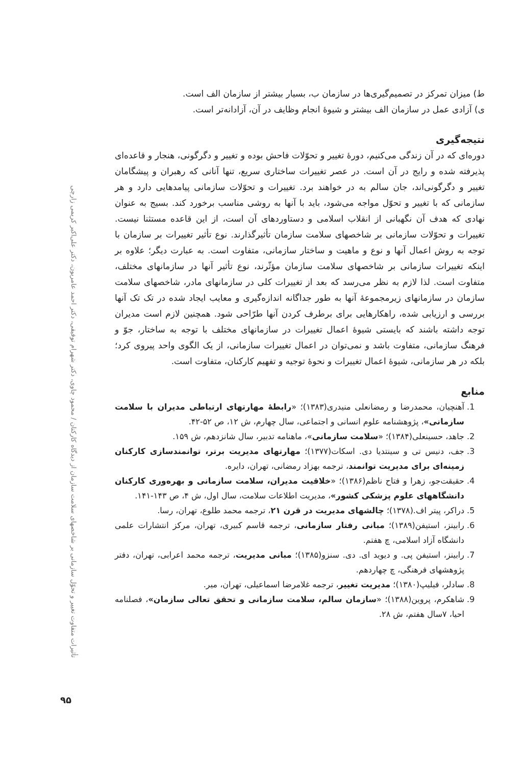تأثیرات متفاوت تغییر و تحوّل سازمانی بر شاخصهای سلامت سازمان از دیدگاه کارکنان / محمود چاوی، دکتر شهرام توفیقی، دکتر احمد عامریون، دکتر علی‌اکبر کریمی زارچی
ط) میزان تمرکز در تصمیم‌گیری‌ها در سازمان ب، بسیار بیشتر از سازمان الف است.
ی) آزادی عمل در سازمان الف بیشتر و شیوهٔ انجام وظایف در آن، آزادانه‌تر است.
نتیجه‌گیری
دوره‌ای که در آن زندگی می‌کنیم، دورهٔ تغییر و تحوّلات فاحش بوده و تغییر و دگرگونی، هنجار و قاعده‌ای پذیرفته شده و رایج در آن است. در عصر تغییرات ساختاری سریع، تنها آنانی که رهبران و پیشگامان تغییر و دگرگونی‌اند، جان سالم به در خواهند برد. تغییرات و تحوّلات سازمانی پیامدهایی دارد و هر سازمانی که با تغییر و تحوّل مواجه می‌شود، باید با آنها به روشی مناسب برخورد کند. بسیج به عنوان نهادی که هدف آن نگهبانی از انقلاب اسلامی و دستاوردهای آن است، از این قاعده مستثنا نیست. تغییرات و تحوّلات سازمانی بر شاخصهای سلامت سازمان تأثیرگذارند. نوع تأثیر تغییرات بر سازمان با توجه به روش اعمال آنها و نوع و ماهیت و ساختار سازمانی، متفاوت است. به عبارت دیگر؛ علاوه بر اینکه تغییرات سازمانی بر شاخصهای سلامت سازمان مؤثّرند، نوع تأثیر آنها در سازمانهای مختلف، متفاوت است. لذا لازم به نظر می‌رسد که بعد از تغییرات کلی در سازمانهای مادر، شاخصهای سلامت سازمان در سازمانهای زیرمجموعهٔ آنها به طور جداگانه اندازه‌گیری و معایب ایجاد شده در تک تک آنها بررسی و ارزیابی شده، راهکارهایی برای برطرف کردن آنها طرّاحی شود. همچنین لازم است مدیران توجه داشته باشند که بایستی شیوهٔ اعمال تغییرات در سازمانهای مختلف با توجه به ساختار، جوّ و فرهنگ سازمانی، متفاوت باشد و نمی‌توان در اعمال تغییرات سازمانی، از یک الگوی واحد پیروی کرد؛ بلکه در هر سازمانی، شیوهٔ اعمال تغییرات و نحوهٔ توجیه و تفهیم کارکنان، متفاوت است.
منابع
1. آهنچیان، محمدرضا و رمضانعلی منیدری(۱۳۸۳)؛ «رابطهٔ مهارتهای ارتباطی مدیران با سلامت سازمانی»، پژوهشنامه علوم انسانی و اجتماعی، سال چهارم، ش ۱۲، ص ۵۲-۴۲.
2. جاهد، حسینعلی(۱۳۸۴)؛ «سلامت سازمانی»، ماهنامه تدبیر، سال شانزدهم، ش ۱۵۹.
3. جف، دنیس تی و سینتدیا دی. اسکات(۱۳۷۷)؛ مهارتهای مدیریت برتر، توانمندسازی کارکنان زمینه‌ای برای مدیریت توانمند، ترجمه بهزاد رمضانی، تهران، دایره.
4. حقیقت‌جو، زهرا و فتاح ناظم(۱۳۸۶)؛ «خلاقیت مدیران، سلامت سازمانی و بهره‌وری کارکنان دانشگاههای علوم پزشکی کشور»، مدیریت اطلاعات سلامت، سال اول، ش ۴، ص ۱۴۳-۱۴۱.
5. دراکر، پیتر اف.(۱۳۷۸)؛ چالشهای مدیریت در قرن ۲۱، ترجمه محمد طلوع، تهران، رسا.
6. رابینز، استیفن(۱۳۸۹)؛ مبانی رفتار سازمانی، ترجمه قاسم کبیری، تهران، مرکز انتشارات علمی دانشگاه آزاد اسلامی، چ هفتم.
7. رابینز، استیفن پی. و دیوید ای. دی. سنزو(۱۳۸۵)؛ مبانی مدیریت، ترجمه محمد اعرابی، تهران، دفتر پژوهشهای فرهنگی، چ چهاردهم.
8. سادلر، فیلیپ(۱۳۸۰)؛ مدیریت تغییر، ترجمه غلامرضا اسماعیلی، تهران، میر.
9. شاهکرم، پروین(۱۳۸۸)؛ «سازمان سالم، سلامت سازمانی و تحقق تعالی سازمان»، فصلنامه احیا، ۷سال هفتم، ش ۲۸.
۹۵